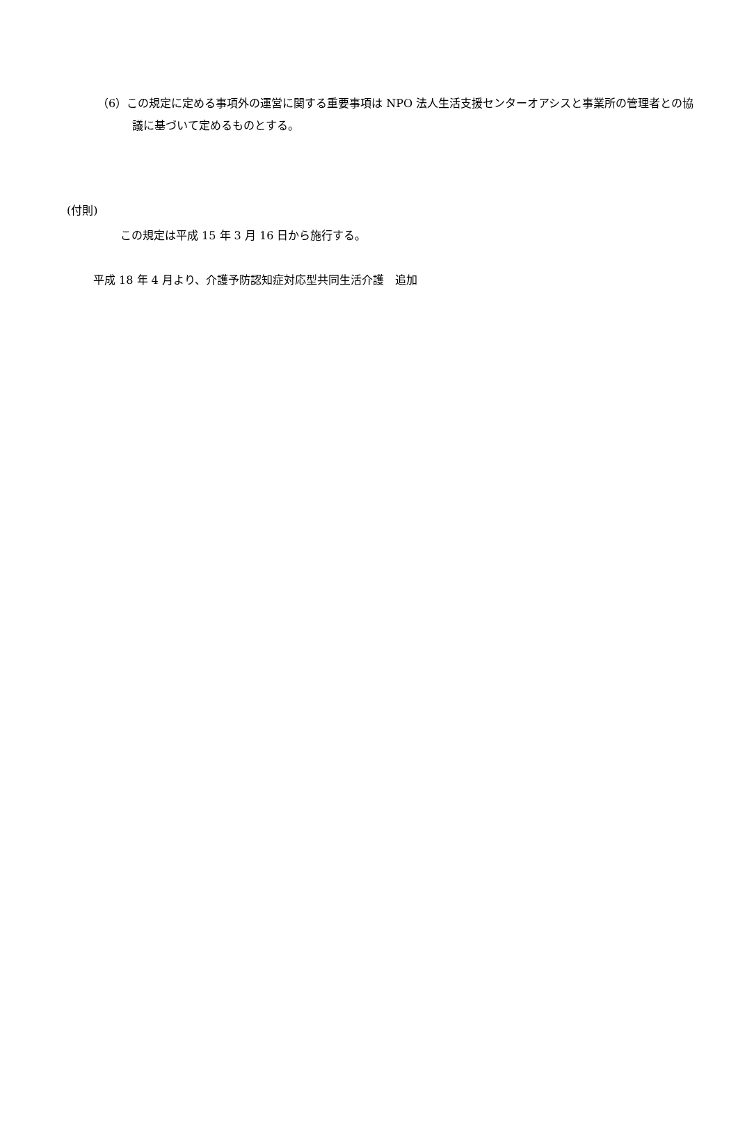（6）この規定に定める事項外の運営に関する重要事項は NPO 法人生活支援センターオアシスと事業所の管理者との協議に基づいて定めるものとする。
(付則)
この規定は平成 15 年 3 月 16 日から施行する。
平成 18 年 4 月より、介護予防認知症対応型共同生活介護　追加